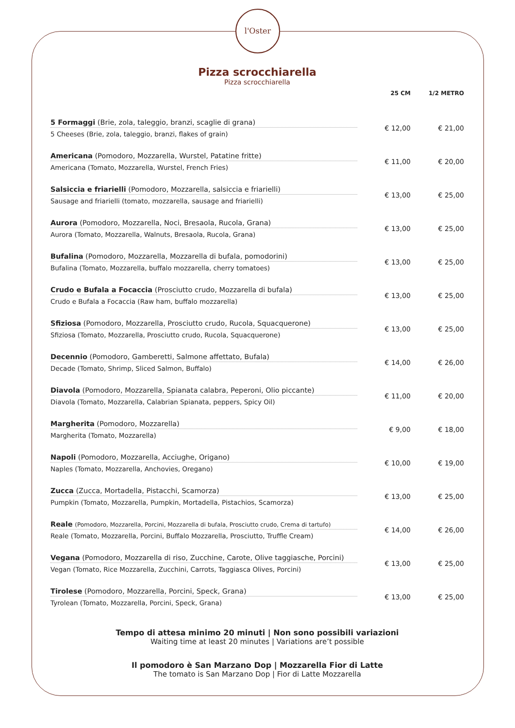l'Oster
Pizza scrocchiarella
Pizza scrocchiarella
| | 25 CM | 1/2 METRO |
| --- | --- | --- |
| 5 Formaggi (Brie, zola, taleggio, branzi, scaglie di grana) 5 Cheeses (Brie, zola, taleggio, branzi, flakes of grain) | € 12,00 | € 21,00 |
| Americana (Pomodoro, Mozzarella, Wurstel, Patatine fritte) Americana (Tomato, Mozzarella, Wurstel, French Fries) | € 11,00 | € 20,00 |
| Salsiccia e friarielli (Pomodoro, Mozzarella, salsiccia e friarielli) Sausage and friarielli (tomato, mozzarella, sausage and friarielli) | € 13,00 | € 25,00 |
| Aurora (Pomodoro, Mozzarella, Noci, Bresaola, Rucola, Grana) Aurora (Tomato, Mozzarella, Walnuts, Bresaola, Rucola, Grana) | € 13,00 | € 25,00 |
| Bufalina (Pomodoro, Mozzarella, Mozzarella di bufala, pomodorini) Bufalina (Tomato, Mozzarella, buffalo mozzarella, cherry tomatoes) | € 13,00 | € 25,00 |
| Crudo e Bufala a Focaccia (Prosciutto crudo, Mozzarella di bufala) Crudo e Bufala a Focaccia (Raw ham, buffalo mozzarella) | € 13,00 | € 25,00 |
| Sfiziosa (Pomodoro, Mozzarella, Prosciutto crudo, Rucola, Squacquerone) Sfiziosa (Tomato, Mozzarella, Prosciutto crudo, Rucola, Squacquerone) | € 13,00 | € 25,00 |
| Decennio (Pomodoro, Gamberetti, Salmone affettato, Bufala) Decade (Tomato, Shrimp, Sliced Salmon, Buffalo) | € 14,00 | € 26,00 |
| Diavola (Pomodoro, Mozzarella, Spianata calabra, Peperoni, Olio piccante) Diavola (Tomato, Mozzarella, Calabrian Spianata, peppers, Spicy Oil) | € 11,00 | € 20,00 |
| Margherita (Pomodoro, Mozzarella) Margherita (Tomato, Mozzarella) | € 9,00 | € 18,00 |
| Napoli (Pomodoro, Mozzarella, Acciughe, Origano) Naples (Tomato, Mozzarella, Anchovies, Oregano) | € 10,00 | € 19,00 |
| Zucca (Zucca, Mortadella, Pistacchi, Scamorza) Pumpkin (Tomato, Mozzarella, Pumpkin, Mortadella, Pistachios, Scamorza) | € 13,00 | € 25,00 |
| Reale (Pomodoro, Mozzarella, Porcini, Mozzarella di bufala, Prosciutto crudo, Crema di tartufo) Reale (Tomato, Mozzarella, Porcini, Buffalo Mozzarella, Prosciutto, Truffle Cream) | € 14,00 | € 26,00 |
| Vegana (Pomodoro, Mozzarella di riso, Zucchine, Carote, Olive taggiasche, Porcini) Vegan (Tomato, Rice Mozzarella, Zucchini, Carrots, Taggiasca Olives, Porcini) | € 13,00 | € 25,00 |
| Tirolese (Pomodoro, Mozzarella, Porcini, Speck, Grana) Tyrolean (Tomato, Mozzarella, Porcini, Speck, Grana) | € 13,00 | € 25,00 |
Tempo di attesa minimo 20 minuti | Non sono possibili variazioni
Waiting time at least 20 minutes | Variations are’t possible
Il pomodoro è San Marzano Dop | Mozzarella Fior di Latte
The tomato is San Marzano Dop | Fior di Latte Mozzarella